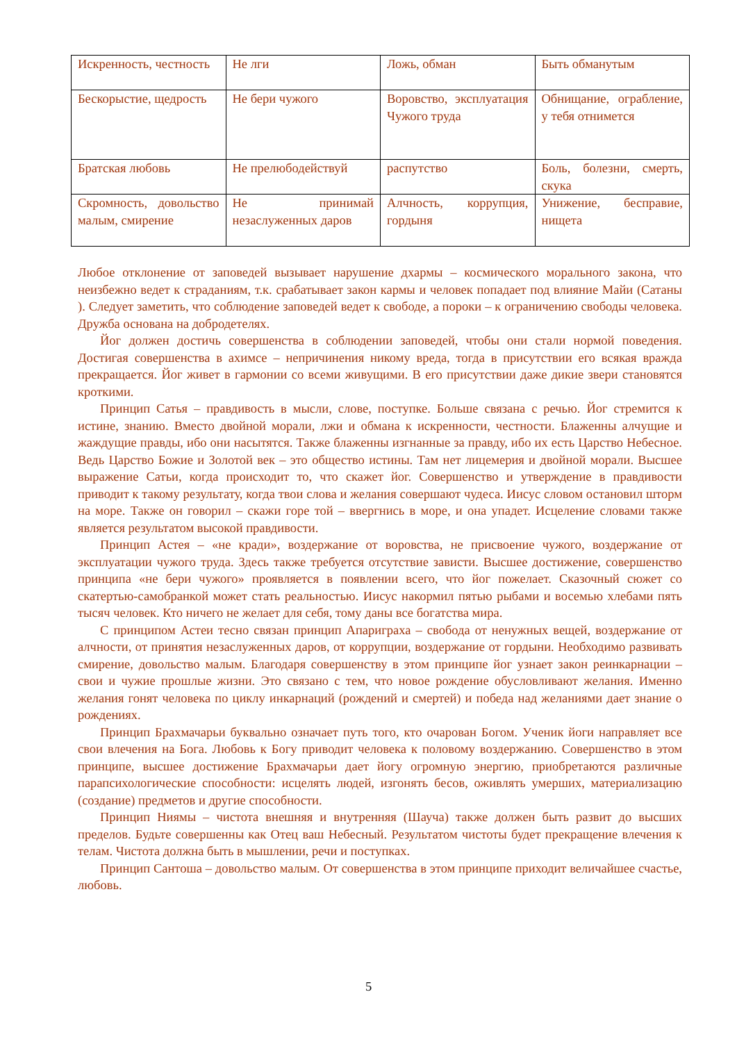| Искренность, честность | Не лги | Ложь, обман | Быть обманутым |
| Бескорыстие, щедрость | Не бери чужого | Воровство, эксплуатация Чужого труда | Обнищание, ограбление, у тебя отнимется |
| Братская любовь | Не прелюбодействуй | распутство | Боль, болезни, смерть, скука |
| Скромность, довольство малым, смирение | Не принимай незаслуженных даров | Алчность, коррупция, гордыня | Унижение, бесправие, нищета |
Любое отклонение от заповедей вызывает нарушение дхармы – космического морального закона, что неизбежно ведет к страданиям, т.к. срабатывает закон кармы и человек попадает под влияние Майи (Сатаны ). Следует заметить, что соблюдение заповедей ведет к свободе, а пороки – к ограничению свободы человека. Дружба основана на добродетелях.
Йог должен достичь совершенства в соблюдении заповедей, чтобы они стали нормой поведения. Достигая совершенства в ахимсе – непричинения никому вреда, тогда в присутствии его всякая вражда прекращается. Йог живет в гармонии со всеми живущими. В его присутствии даже дикие звери становятся кроткими.
Принцип Сатья – правдивость в мысли, слове, поступке. Больше связана с речью. Йог стремится к истине, знанию. Вместо двойной морали, лжи и обмана к искренности, честности. Блаженны алчущие и жаждущие правды, ибо они насытятся. Также блаженны изгнанные за правду, ибо их есть Царство Небесное. Ведь Царство Божие и Золотой век – это общество истины. Там нет лицемерия и двойной морали. Высшее выражение Сатьи, когда происходит то, что скажет йог. Совершенство и утверждение в правдивости приводит к такому результату, когда твои слова и желания совершают чудеса. Иисус словом остановил шторм на море. Также он говорил – скажи горе той – ввергнись в море, и она упадет. Исцеление словами также является результатом высокой правдивости.
Принцип Астея – «не кради», воздержание от воровства, не присвоение чужого, воздержание от эксплуатации чужого труда. Здесь также требуется отсутствие зависти. Высшее достижение, совершенство принципа «не бери чужого» проявляется в появлении всего, что йог пожелает. Сказочный сюжет со скатертью-самобранкой может стать реальностью. Иисус накормил пятью рыбами и восемью хлебами пять тысяч человек. Кто ничего не желает для себя, тому даны все богатства мира.
С принципом Астеи тесно связан принцип Апариграха – свобода от ненужных вещей, воздержание от алчности, от принятия незаслуженных даров, от коррупции, воздержание от гордыни. Необходимо развивать смирение, довольство малым. Благодаря совершенству в этом принципе йог узнает закон реинкарнации – свои и чужие прошлые жизни. Это связано с тем, что новое рождение обусловливают желания. Именно желания гонят человека по циклу инкарнаций (рождений и смертей) и победа над желаниями дает знание о рождениях.
Принцип Брахмачарьи буквально означает путь того, кто очарован Богом. Ученик йоги направляет все свои влечения на Бога. Любовь к Богу приводит человека к половому воздержанию. Совершенство в этом принципе, высшее достижение Брахмачарьи дает йогу огромную энергию, приобретаются различные парапсихологические способности: исцелять людей, изгонять бесов, оживлять умерших, материализацию (создание) предметов и другие способности.
Принцип Ниямы – чистота внешняя и внутренняя (Шауча) также должен быть развит до высших пределов. Будьте совершенны как Отец ваш Небесный. Результатом чистоты будет прекращение влечения к телам. Чистота должна быть в мышлении, речи и поступках.
Принцип Сантоша – довольство малым. От совершенства в этом принципе приходит величайшее счастье, любовь.
5